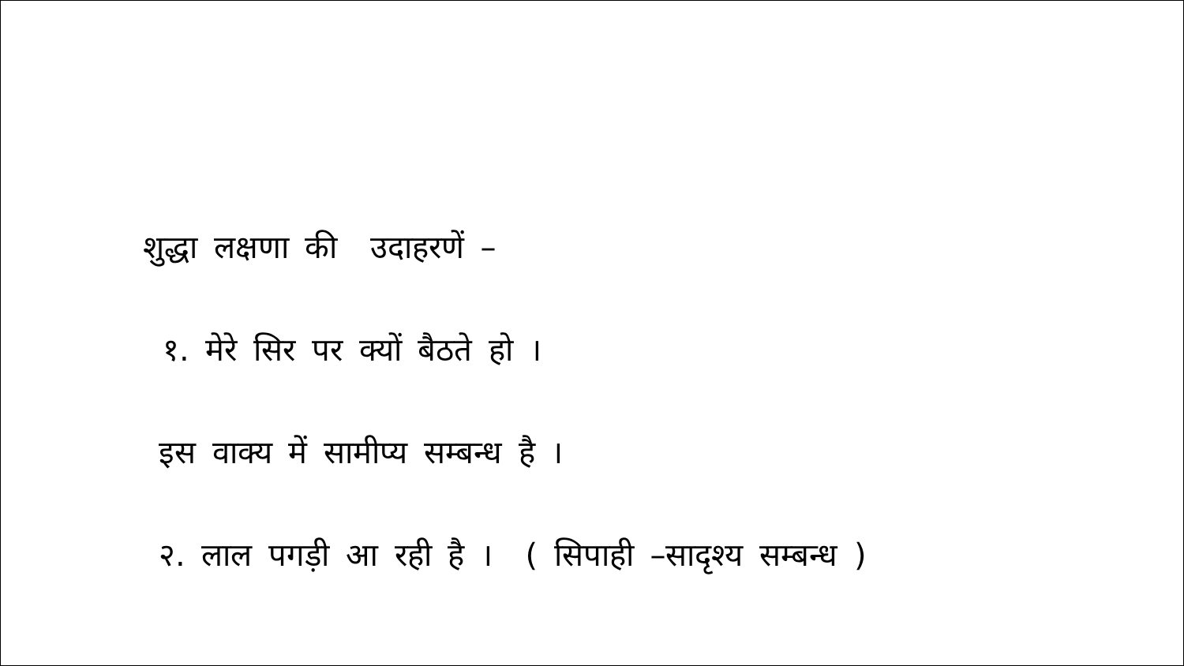शुद्धा लक्षणा की उदाहरणें –
१. मेरे सिर पर क्यों बैठते हो ।
इस वाक्य में सामीप्य सम्बन्ध है ।
२. लाल पगड़ी आ रही है । ( सिपाही –सादृश्य सम्बन्ध )